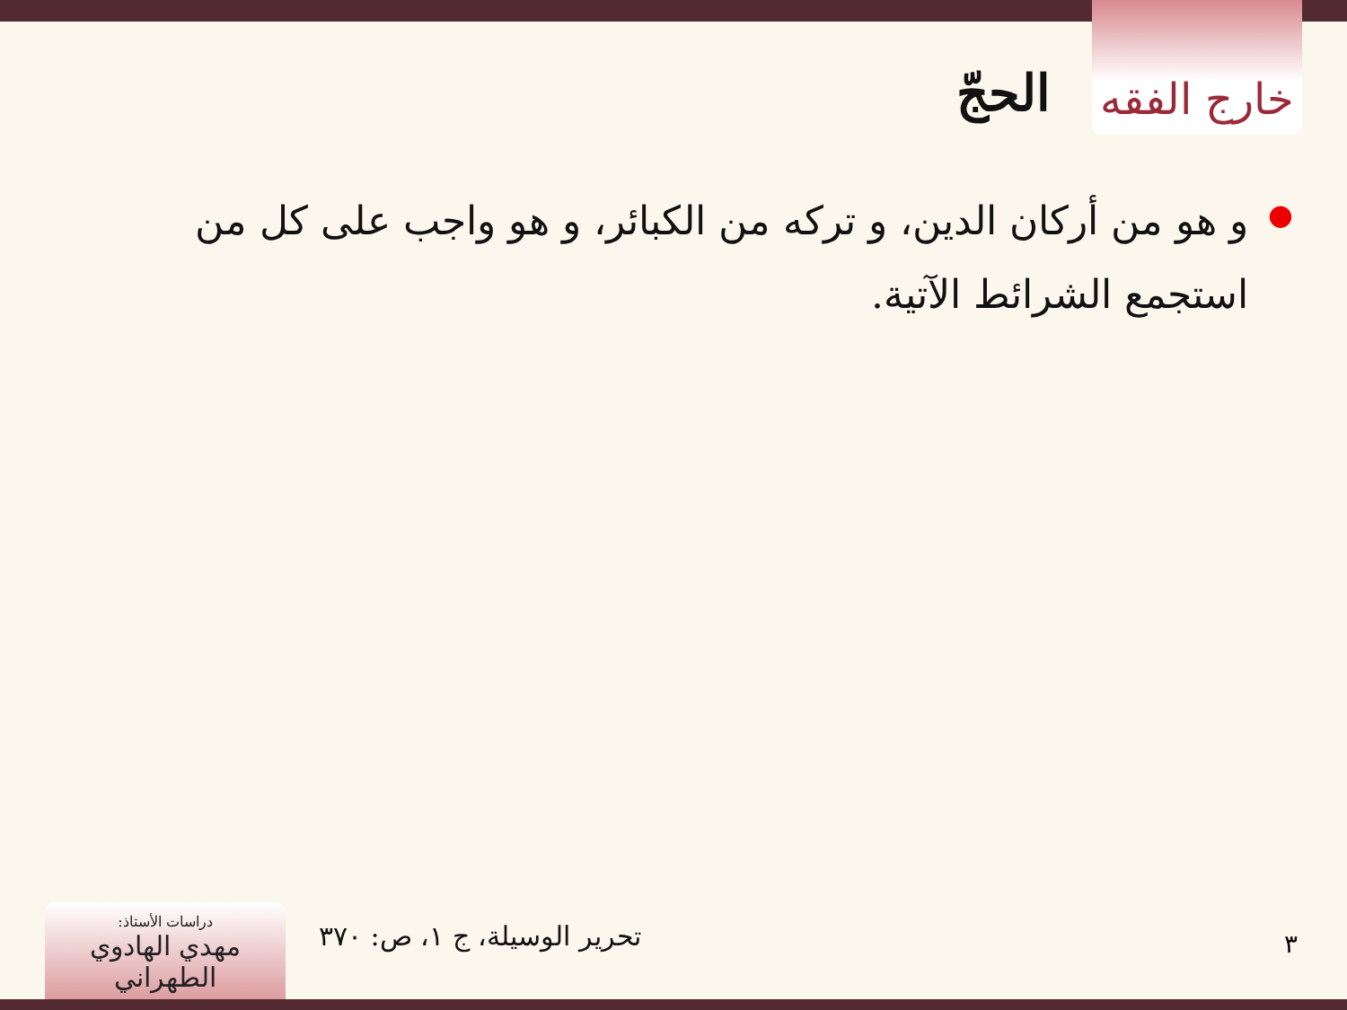خارج الفقه
الحجّ
●
و هو من أركان الدين، و تركه من الكبائر، و هو واجب على كل من استجمع الشرائط الآتية.
٣ تحرير الوسيلة، ج ١، ص: ٣٧٠
دراسات الأستاذ:
مهدي الهادوي الطهراني